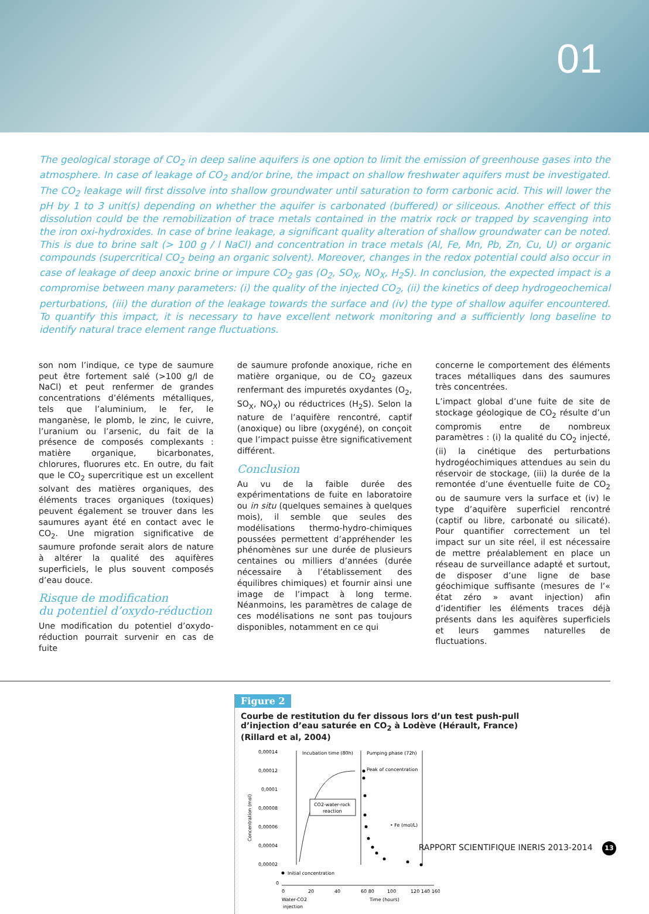01
The geological storage of CO<sub>2</sub> in deep saline aquifers is one option to limit the emission of greenhouse gases into the atmosphere. In case of leakage of CO<sub>2</sub> and/or brine, the impact on shallow freshwater aquifers must be investigated. The CO<sub>2</sub> leakage will first dissolve into shallow groundwater until saturation to form carbonic acid. This will lower the pH by 1 to 3 unit(s) depending on whether the aquifer is carbonated (buffered) or siliceous. Another effect of this dissolution could be the remobilization of trace metals contained in the matrix rock or trapped by scavenging into the iron oxi-hydroxides. In case of brine leakage, a significant quality alteration of shallow groundwater can be noted. This is due to brine salt (> 100 g / l NaCl) and concentration in trace metals (Al, Fe, Mn, Pb, Zn, Cu, U) or organic compounds (supercritical CO<sub>2</sub> being an organic solvent). Moreover, changes in the redox potential could also occur in case of leakage of deep anoxic brine or impure CO<sub>2</sub> gas (O<sub>2</sub>, SO<sub>X</sub>, NO<sub>X</sub>, H<sub>2</sub>S). In conclusion, the expected impact is a compromise between many parameters: (i) the quality of the injected CO<sub>2</sub>, (ii) the kinetics of deep hydrogeochemical perturbations, (iii) the duration of the leakage towards the surface and (iv) the type of shallow aquifer encountered. To quantify this impact, it is necessary to have excellent network monitoring and a sufficiently long baseline to identify natural trace element range fluctuations.
son nom l’indique, ce type de saumure peut être fortement salé (>100 g/l de NaCl) et peut renfermer de grandes concentrations d’éléments métalliques, tels que l’aluminium, le fer, le manganèse, le plomb, le zinc, le cuivre, l’uranium ou l’arsenic, du fait de la présence de composés complexants : matière organique, bicarbonates, chlorures, fluorures etc. En outre, du fait que le CO<sub>2</sub> supercritique est un excellent solvant des matières organiques, des éléments traces organiques (toxiques) peuvent également se trouver dans les saumures ayant été en contact avec le CO<sub>2</sub>. Une migration significative de saumure profonde serait alors de nature à altérer la qualité des aquifères superficiels, le plus souvent composés d’eau douce.
Risque de modification
du potentiel d’oxydo-réduction
Une modification du potentiel d’oxydo-réduction pourrait survenir en cas de fuite
de saumure profonde anoxique, riche en matière organique, ou de CO<sub>2</sub> gazeux renfermant des impuretés oxydantes (O<sub>2</sub>, SO<sub>X</sub>, NO<sub>X</sub>) ou réductrices (H<sub>2</sub>S). Selon la nature de l’aquifère rencontré, captif (anoxique) ou libre (oxygéné), on conçoit que l’impact puisse être significativement différent.
Conclusion
Au vu de la faible durée des expérimentations de fuite en laboratoire ou in situ (quelques semaines à quelques mois), il semble que seules des modélisations thermo-hydro-chimiques poussées permettent d’appréhender les phénomènes sur une durée de plusieurs centaines ou milliers d’années (durée nécessaire à l’établissement des équilibres chimiques) et fournir ainsi une image de l’impact à long terme. Néanmoins, les paramètres de calage de ces modélisations ne sont pas toujours disponibles, notamment en ce qui
concerne le comportement des éléments traces métalliques dans des saumures très concentrées.
L’impact global d’une fuite de site de stockage géologique de CO<sub>2</sub> résulte d’un compromis entre de nombreux paramètres : (i) la qualité du CO<sub>2</sub> injecté, (ii) la cinétique des perturbations hydrogéochimiques attendues au sein du réservoir de stockage, (iii) la durée de la remontée d’une éventuelle fuite de CO<sub>2</sub> ou de saumure vers la surface et (iv) le type d’aquifère superficiel rencontré (captif ou libre, carbonaté ou silicaté). Pour quantifier correctement un tel impact sur un site réel, il est nécessaire de mettre préalablement en place un réseau de surveillance adapté et surtout, de disposer d’une ligne de base géochimique suffisante (mesures de l’« état zéro » avant injection) afin d’identifier les éléments traces déjà présents dans les aquifères superficiels et leurs gammes naturelles de fluctuations.
Figure 2
Courbe de restitution du fer dissous lors d’un test push-pull d’injection d’eau saturée en CO<sub>2</sub> à Lodève (Hérault, France) (Rillard et al, 2004)
0,00014
0,00012
0,0001
0,00008
0,00006
0,00004
0,00002
0
Concentration (mol)
Incubation time (80h)
Pumping phase (72h)
CO2-water-rock
reaction
Peak of concentration
• Fe (mol/L)
Initial concentration
0
20
40
60 80
100
120 140 160
Water-CO2
injection
Time (hours)
RAPPORT SCIENTIFIQUE INERIS 2013-2014 13